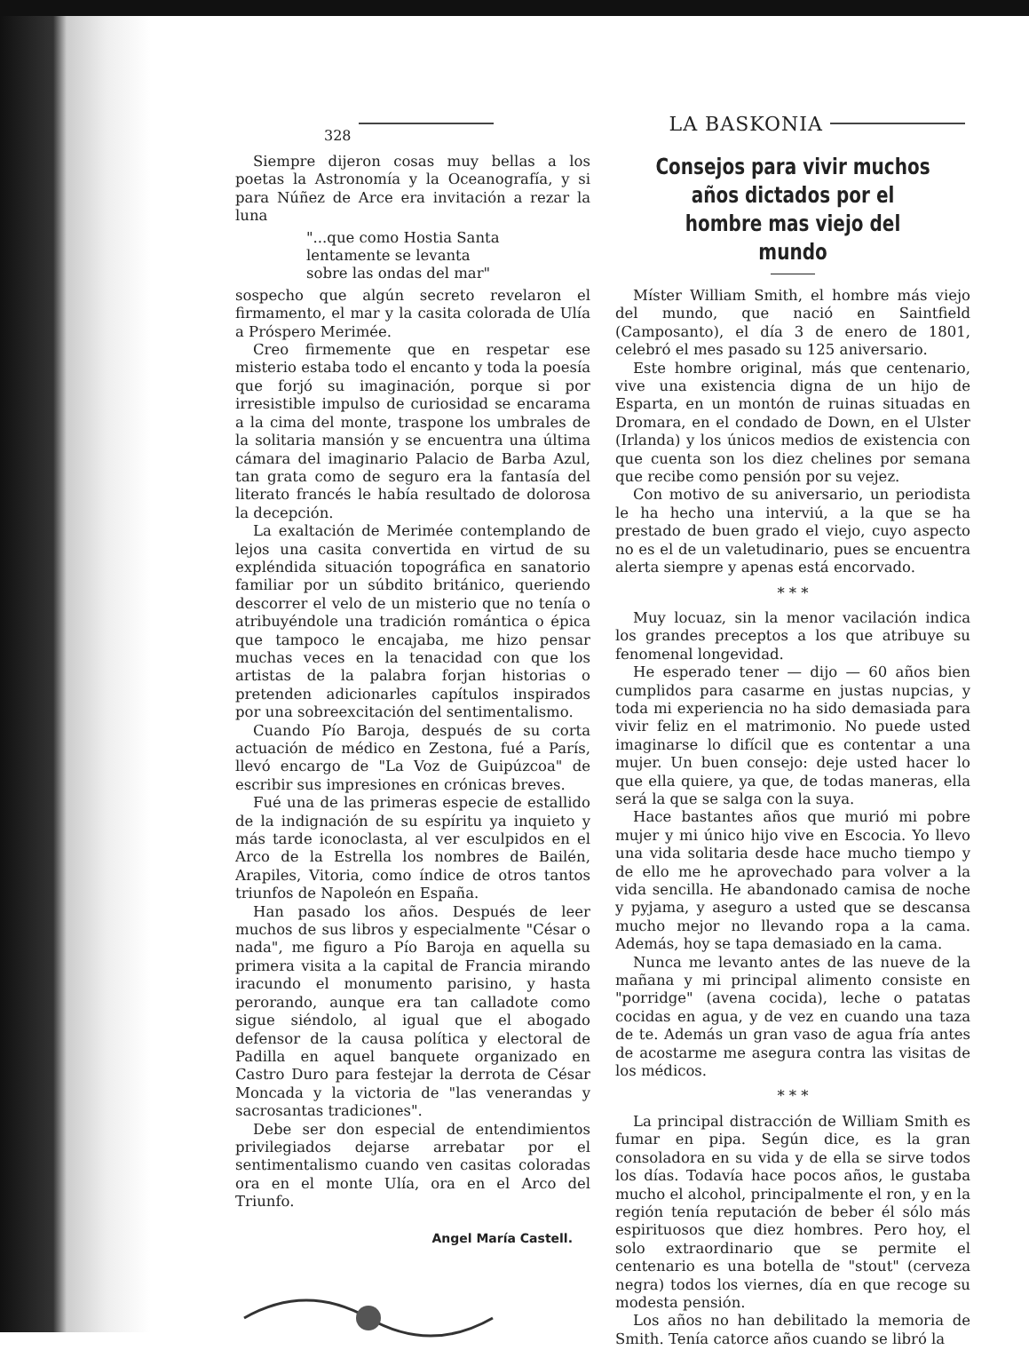328
LA BASKONIA
Siempre dijeron cosas muy bellas a los poetas la Astronomía y la Oceanografía, y si para Núñez de Arce era invitación a rezar la luna
"...que como Hostia Santa
lentamente se levanta
sobre las ondas del mar"
sospecho que algún secreto revelaron el firmamento, el mar y la casita colorada de Ulía a Próspero Merimée.
Creo firmemente que en respetar ese misterio estaba todo el encanto y toda la poesía que forjó su imaginación, porque si por irresistible impulso de curiosidad se encarama a la cima del monte, traspone los umbrales de la solitaria mansión y se encuentra una última cámara del imaginario Palacio de Barba Azul, tan grata como de seguro era la fantasía del literato francés le había resultado de dolorosa la decepción.
La exaltación de Merimée contemplando de lejos una casita convertida en virtud de su expléndida situación topográfica en sanatorio familiar por un súbdito británico, queriendo descorrer el velo de un misterio que no tenía o atribuyéndole una tradición romántica o épica que tampoco le encajaba, me hizo pensar muchas veces en la tenacidad con que los artistas de la palabra forjan historias o pretenden adicionarles capítulos inspirados por una sobreexcitación del sentimentalismo.
Cuando Pío Baroja, después de su corta actuación de médico en Zestona, fué a París, llevó encargo de "La Voz de Guipúzcoa" de escribir sus impresiones en crónicas breves.
Fué una de las primeras especie de estallido de la indignación de su espíritu ya inquieto y más tarde iconoclasta, al ver esculpidos en el Arco de la Estrella los nombres de Bailén, Arapiles, Vitoria, como índice de otros tantos triunfos de Napoleón en España.
Han pasado los años. Después de leer muchos de sus libros y especialmente "César o nada", me figuro a Pío Baroja en aquella su primera visita a la capital de Francia mirando iracundo el monumento parisino, y hasta perorando, aunque era tan calladote como sigue siéndolo, al igual que el abogado defensor de la causa política y electoral de Padilla en aquel banquete organizado en Castro Duro para festejar la derrota de César Moncada y la victoria de "las venerandas y sacrosantas tradiciones".
Debe ser don especial de entendimientos privilegiados dejarse arrebatar por el sentimentalismo cuando ven casitas coloradas ora en el monte Ulía, ora en el Arco del Triunfo.
Angel María Castell.
Consejos para vivir muchos años dictados por el hombre mas viejo del mundo
Míster William Smith, el hombre más viejo del mundo, que nació en Saintfield (Camposanto), el día 3 de enero de 1801, celebró el mes pasado su 125 aniversario.
Este hombre original, más que centenario, vive una existencia digna de un hijo de Esparta, en un montón de ruinas situadas en Dromara, en el condado de Down, en el Ulster (Irlanda) y los únicos medios de existencia con que cuenta son los diez chelines por semana que recibe como pensión por su vejez.
Con motivo de su aniversario, un periodista le ha hecho una interviú, a la que se ha prestado de buen grado el viejo, cuyo aspecto no es el de un valetudinario, pues se encuentra alerta siempre y apenas está encorvado.
* * *
Muy locuaz, sin la menor vacilación indica los grandes preceptos a los que atribuye su fenomenal longevidad.
He esperado tener — dijo — 60 años bien cumplidos para casarme en justas nupcias, y toda mi experiencia no ha sido demasiada para vivir feliz en el matrimonio. No puede usted imaginarse lo difícil que es contentar a una mujer. Un buen consejo: deje usted hacer lo que ella quiere, ya que, de todas maneras, ella será la que se salga con la suya.
Hace bastantes años que murió mi pobre mujer y mi único hijo vive en Escocia. Yo llevo una vida solitaria desde hace mucho tiempo y de ello me he aprovechado para volver a la vida sencilla. He abandonado camisa de noche y pyjama, y aseguro a usted que se descansa mucho mejor no llevando ropa a la cama. Además, hoy se tapa demasiado en la cama.
Nunca me levanto antes de las nueve de la mañana y mi principal alimento consiste en "porridge" (avena cocida), leche o patatas cocidas en agua, y de vez en cuando una taza de te. Además un gran vaso de agua fría antes de acostarme me asegura contra las visitas de los médicos.
* * *
La principal distracción de William Smith es fumar en pipa. Según dice, es la gran consoladora en su vida y de ella se sirve todos los días. Todavía hace pocos años, le gustaba mucho el alcohol, principalmente el ron, y en la región tenía reputación de beber él sólo más espirituosos que diez hombres. Pero hoy, el solo extraordinario que se permite el centenario es una botella de "stout" (cerveza negra) todos los viernes, día en que recoge su modesta pensión.
Los años no han debilitado la memoria de Smith. Tenía catorce años cuando se libró la